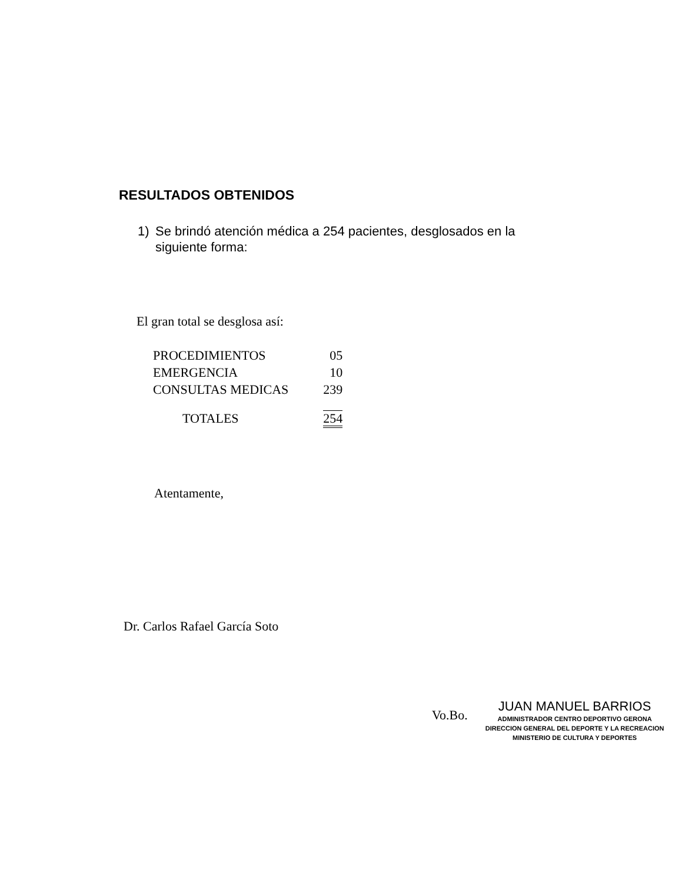RESULTADOS OBTENIDOS
1) Se brindó atención médica a 254 pacientes, desglosados en la siguiente forma:
El gran total se desglosa así:
| PROCEDIMIENTOS | 05 |
| EMERGENCIA | 10 |
| CONSULTAS MEDICAS | 239 |
| TOTALES | 254 |
Atentamente,
Dr. Carlos Rafael García Soto
Vo.Bo.
JUAN MANUEL BARRIOS
ADMINISTRADOR CENTRO DEPORTIVO GERONA
DIRECCION GENERAL DEL DEPORTE Y LA RECREACION
MINISTERIO DE CULTURA Y DEPORTES